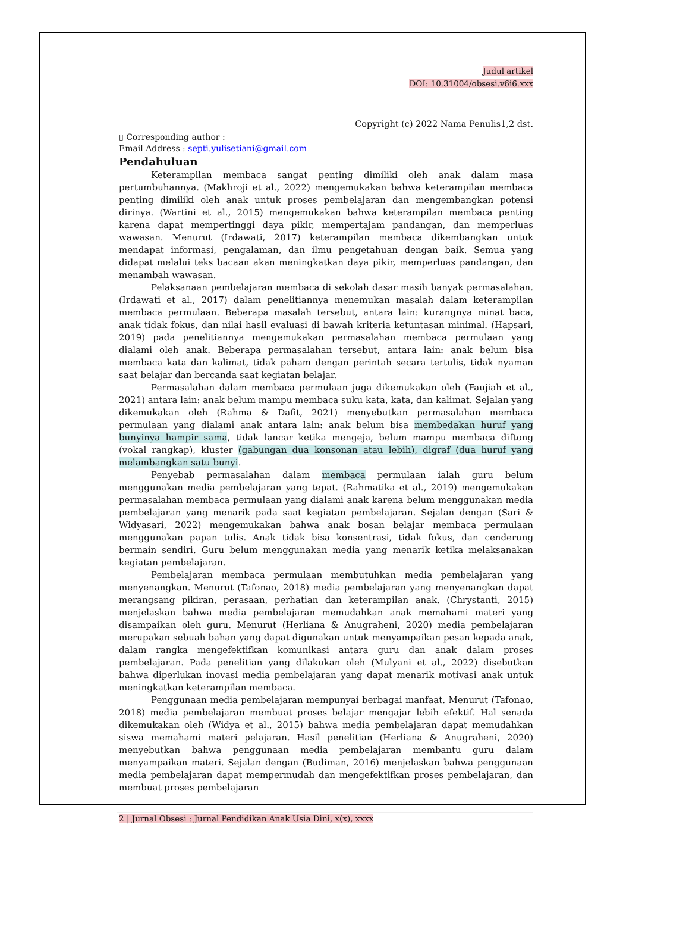Judul artikel
DOI: 10.31004/obsesi.v6i6.xxx
Copyright (c) 2022 Nama Penulis1,2 dst.
▯ Corresponding author :
Email Address : septi.yulisetiani@gmail.com
Pendahuluan
Keterampilan membaca sangat penting dimiliki oleh anak dalam masa pertumbuhannya. (Makhroji et al., 2022) mengemukakan bahwa keterampilan membaca penting dimiliki oleh anak untuk proses pembelajaran dan mengembangkan potensi dirinya. (Wartini et al., 2015) mengemukakan bahwa keterampilan membaca penting karena dapat mempertinggi daya pikir, mempertajam pandangan, dan memperluas wawasan. Menurut (Irdawati, 2017) keterampilan membaca dikembangkan untuk mendapat informasi, pengalaman, dan ilmu pengetahuan dengan baik. Semua yang didapat melalui teks bacaan akan meningkatkan daya pikir, memperluas pandangan, dan menambah wawasan.
Pelaksanaan pembelajaran membaca di sekolah dasar masih banyak permasalahan. (Irdawati et al., 2017) dalam penelitiannya menemukan masalah dalam keterampilan membaca permulaan. Beberapa masalah tersebut, antara lain: kurangnya minat baca, anak tidak fokus, dan nilai hasil evaluasi di bawah kriteria ketuntasan minimal. (Hapsari, 2019) pada penelitiannya mengemukakan permasalahan membaca permulaan yang dialami oleh anak. Beberapa permasalahan tersebut, antara lain: anak belum bisa membaca kata dan kalimat, tidak paham dengan perintah secara tertulis, tidak nyaman saat belajar dan bercanda saat kegiatan belajar.
Permasalahan dalam membaca permulaan juga dikemukakan oleh (Faujiah et al., 2021) antara lain: anak belum mampu membaca suku kata, kata, dan kalimat. Sejalan yang dikemukakan oleh (Rahma & Dafit, 2021) menyebutkan permasalahan membaca permulaan yang dialami anak antara lain: anak belum bisa membedakan huruf yang bunyinya hampir sama, tidak lancar ketika mengeja, belum mampu membaca diftong (vokal rangkap), kluster (gabungan dua konsonan atau lebih), digraf (dua huruf yang melambangkan satu bunyi.
Penyebab permasalahan dalam membaca permulaan ialah guru belum menggunakan media pembelajaran yang tepat. (Rahmatika et al., 2019) mengemukakan permasalahan membaca permulaan yang dialami anak karena belum menggunakan media pembelajaran yang menarik pada saat kegiatan pembelajaran. Sejalan dengan (Sari & Widyasari, 2022) mengemukakan bahwa anak bosan belajar membaca permulaan menggunakan papan tulis. Anak tidak bisa konsentrasi, tidak fokus, dan cenderung bermain sendiri. Guru belum menggunakan media yang menarik ketika melaksanakan kegiatan pembelajaran.
Pembelajaran membaca permulaan membutuhkan media pembelajaran yang menyenangkan. Menurut (Tafonao, 2018) media pembelajaran yang menyenangkan dapat merangsang pikiran, perasaan, perhatian dan keterampilan anak. (Chrystanti, 2015) menjelaskan bahwa media pembelajaran memudahkan anak memahami materi yang disampaikan oleh guru. Menurut (Herliana & Anugraheni, 2020) media pembelajaran merupakan sebuah bahan yang dapat digunakan untuk menyampaikan pesan kepada anak, dalam rangka mengefektifkan komunikasi antara guru dan anak dalam proses pembelajaran. Pada penelitian yang dilakukan oleh (Mulyani et al., 2022) disebutkan bahwa diperlukan inovasi media pembelajaran yang dapat menarik motivasi anak untuk meningkatkan keterampilan membaca.
Penggunaan media pembelajaran mempunyai berbagai manfaat. Menurut (Tafonao, 2018) media pembelajaran membuat proses belajar mengajar lebih efektif. Hal senada dikemukakan oleh (Widya et al., 2015) bahwa media pembelajaran dapat memudahkan siswa memahami materi pelajaran. Hasil penelitian (Herliana & Anugraheni, 2020) menyebutkan bahwa penggunaan media pembelajaran membantu guru dalam menyampaikan materi. Sejalan dengan (Budiman, 2016) menjelaskan bahwa penggunaan media pembelajaran dapat mempermudah dan mengefektifkan proses pembelajaran, dan membuat proses pembelajaran
2 | Jurnal Obsesi : Jurnal Pendidikan Anak Usia Dini, x(x), xxxx